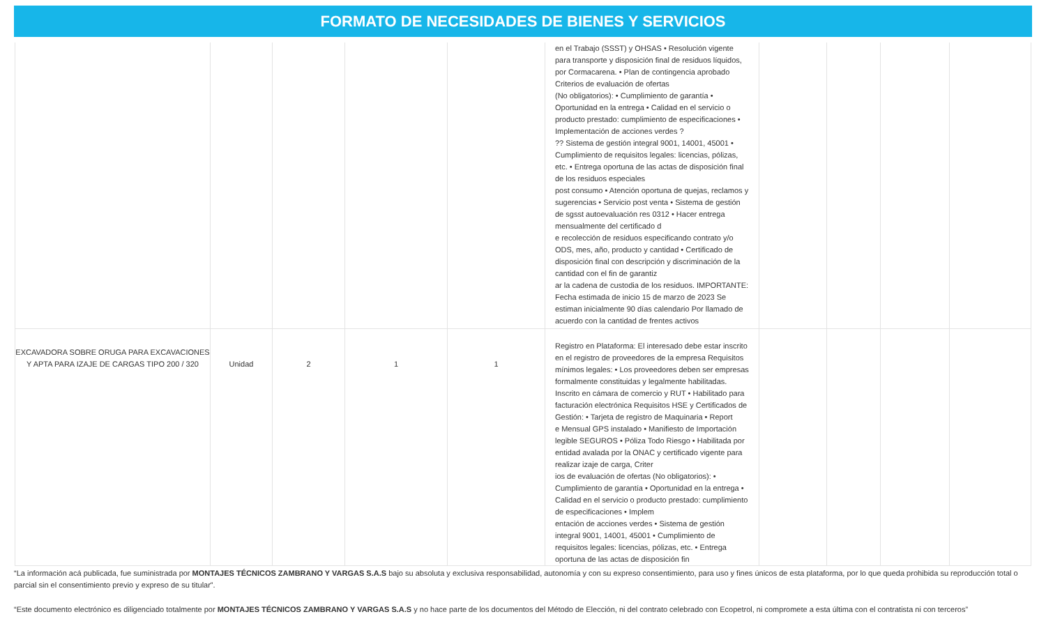FORMATO DE NECESIDADES DE BIENES Y SERVICIOS
| | | | | | en el Trabajo (SSST) y OHSAS • Resolución vigente para transporte y disposición final de residuos líquidos, por Cormacarena. • Plan de contingencia aprobado Criterios de evaluación de ofertas (No obligatorios): • Cumplimiento de garantía • Oportunidad en la entrega • Calidad en el servicio o producto prestado: cumplimiento de especificaciones • Implementación de acciones verdes ? ?? Sistema de gestión integral 9001, 14001, 45001 • Cumplimiento de requisitos legales: licencias, pólizas, etc. • Entrega oportuna de las actas de disposición final de los residuos especiales post consumo • Atención oportuna de quejas, reclamos y sugerencias • Servicio post venta • Sistema de gestión de sgsst autoevaluación res 0312 • Hacer entrega mensualmente del certificado d e recolección de residuos especificando contrato y/o ODS, mes, año, producto y cantidad • Certificado de disposición final con descripción y discriminación de la cantidad con el fin de garantiz ar la cadena de custodia de los residuos. IMPORTANTE: Fecha estimada de inicio 15 de marzo de 2023 Se estiman inicialmente 90 días calendario Por llamado de acuerdo con la cantidad de frentes activos | | | | |
| EXCAVADORA SOBRE ORUGA PARA EXCAVACIONES Y APTA PARA IZAJE DE CARGAS TIPO 200 / 320 | Unidad | 2 | 1 | 1 | Registro en Plataforma: El interesado debe estar inscrito en el registro de proveedores de la empresa Requisitos mínimos legales: • Los proveedores deben ser empresas formalmente constituidas y legalmente habilitadas. Inscrito en cámara de comercio y RUT • Habilitado para facturación electrónica Requisitos HSE y Certificados de Gestión: • Tarjeta de registro de Maquinaria • Report e Mensual GPS instalado • Manifiesto de Importación legible SEGUROS • Póliza Todo Riesgo • Habilitada por entidad avalada por la ONAC y certificado vigente para realizar izaje de carga, Criter ios de evaluación de ofertas (No obligatorios): • Cumplimiento de garantía • Oportunidad en la entrega • Calidad en el servicio o producto prestado: cumplimiento de especificaciones • Implem entación de acciones verdes • Sistema de gestión integral 9001, 14001, 45001 • Cumplimiento de requisitos legales: licencias, pólizas, etc. • Entrega oportuna de las actas de disposición fin | | | | |
“La información acá publicada, fue suministrada por MONTAJES TÉCNICOS ZAMBRANO Y VARGAS S.A.S bajo su absoluta y exclusiva responsabilidad, autonomía y con su expreso consentimiento, para uso y fines únicos de esta plataforma, por lo que queda prohibida su reproducción total o parcial sin el consentimiento previo y expreso de su titular”.
“Este documento electrónico es diligenciado totalmente por MONTAJES TÉCNICOS ZAMBRANO Y VARGAS S.A.S y no hace parte de los documentos del Método de Elección, ni del contrato celebrado con Ecopetrol, ni compromete a esta última con el contratista ni con terceros”